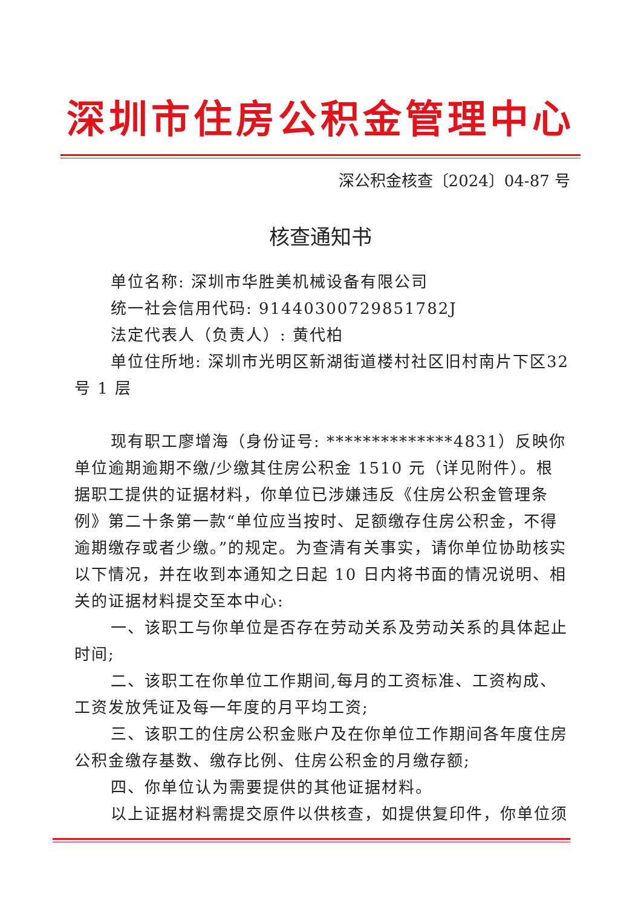深圳市住房公积金管理中心
深公积金核查〔2024〕04-87 号
核查通知书
单位名称: 深圳市华胜美机械设备有限公司
统一社会信用代码: 91440300729851782J
法定代表人（负责人）: 黄代柏
单位住所地: 深圳市光明区新湖街道楼村社区旧村南片下区32 号 1 层
现有职工廖增海（身份证号: **************4831）反映你单位逾期逾期不缴/少缴其住房公积金 1510 元（详见附件）。根据职工提供的证据材料，你单位已涉嫌违反《住房公积金管理条例》第二十条第一款“单位应当按时、足额缴存住房公积金，不得逾期缴存或者少缴。”的规定。为查清有关事实，请你单位协助核实以下情况，并在收到本通知之日起 10 日内将书面的情况说明、相关的证据材料提交至本中心:
一、该职工与你单位是否存在劳动关系及劳动关系的具体起止时间;
二、该职工在你单位工作期间,每月的工资标准、工资构成、工资发放凭证及每一年度的月平均工资;
三、该职工的住房公积金账户及在你单位工作期间各年度住房公积金缴存基数、缴存比例、住房公积金的月缴存额;
四、你单位认为需要提供的其他证据材料。
以上证据材料需提交原件以供核查，如提供复印件，你单位须